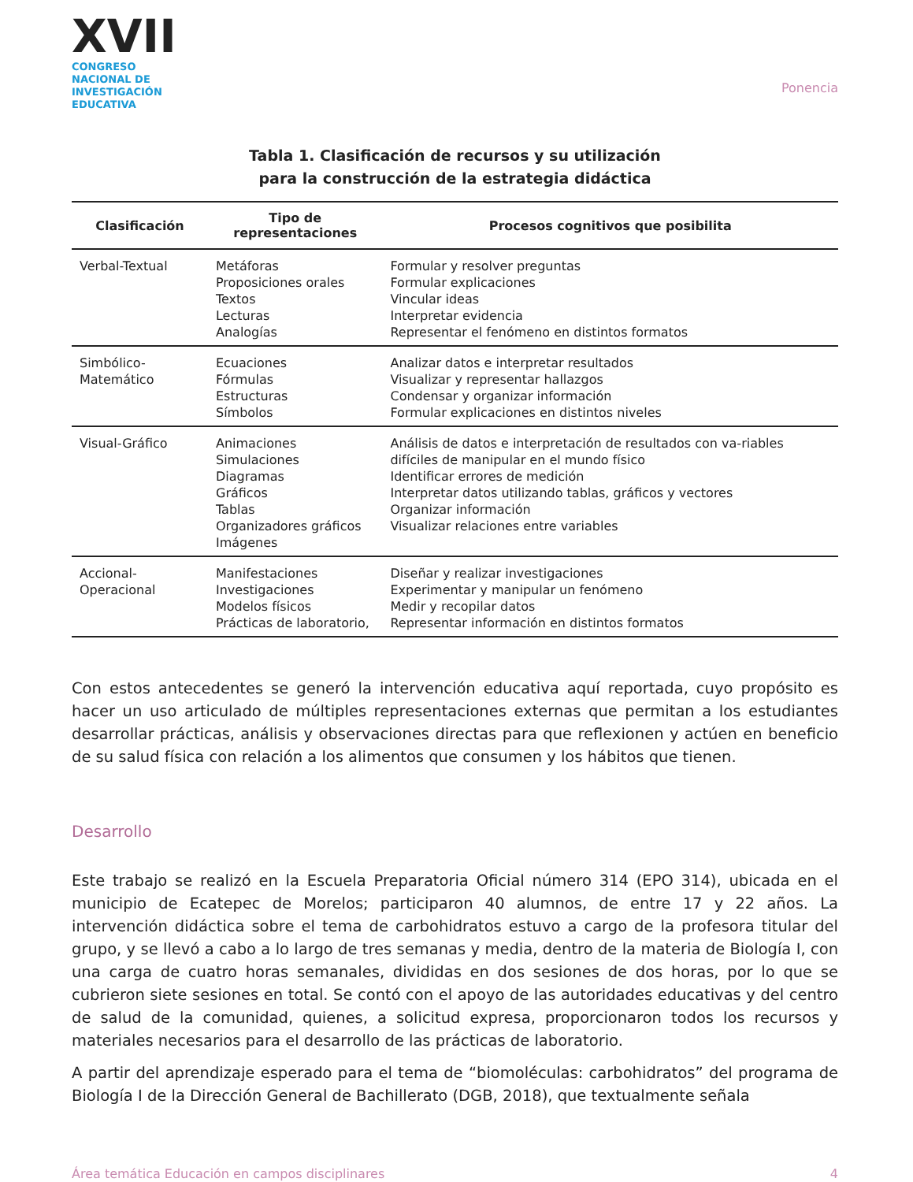XVII
CONGRESO NACIONAL DE
INVESTIGACIÓN EDUCATIVA
Ponencia
Tabla 1. Clasificación de recursos y su utilización
para la construcción de la estrategia didáctica
| Clasificación | Tipo de representaciones | Procesos cognitivos que posibilita |
| --- | --- | --- |
| Verbal-Textual | Metáforas Proposiciones orales Textos Lecturas Analogías | Formular y resolver preguntas Formular explicaciones Vincular ideas Interpretar evidencia Representar el fenómeno en distintos formatos |
| Simbólico-Matemático | Ecuaciones Fórmulas Estructuras Símbolos | Analizar datos e interpretar resultados Visualizar y representar hallazgos Condensar y organizar información Formular explicaciones en distintos niveles |
| Visual-Gráfico | Animaciones Simulaciones Diagramas Gráficos Tablas Organizadores gráficos Imágenes | Análisis de datos e interpretación de resultados con va-riables difíciles de manipular en el mundo físico Identificar errores de medición Interpretar datos utilizando tablas, gráficos y vectores Organizar información Visualizar relaciones entre variables |
| Accional-Operacional | Manifestaciones Investigaciones Modelos físicos Prácticas de laboratorio, | Diseñar y realizar investigaciones Experimentar y manipular un fenómeno Medir y recopilar datos Representar información en distintos formatos |
Con estos antecedentes se generó la intervención educativa aquí reportada, cuyo propósito es hacer un uso articulado de múltiples representaciones externas que permitan a los estudiantes desarrollar prácticas, análisis y observaciones directas para que reflexionen y actúen en beneficio de su salud física con relación a los alimentos que consumen y los hábitos que tienen.
Desarrollo
Este trabajo se realizó en la Escuela Preparatoria Oficial número 314 (EPO 314), ubicada en el municipio de Ecatepec de Morelos; participaron 40 alumnos, de entre 17 y 22 años. La intervención didáctica sobre el tema de carbohidratos estuvo a cargo de la profesora titular del grupo, y se llevó a cabo a lo largo de tres semanas y media, dentro de la materia de Biología I, con una carga de cuatro horas semanales, divididas en dos sesiones de dos horas, por lo que se cubrieron siete sesiones en total. Se contó con el apoyo de las autoridades educativas y del centro de salud de la comunidad, quienes, a solicitud expresa, proporcionaron todos los recursos y materiales necesarios para el desarrollo de las prácticas de laboratorio.
A partir del aprendizaje esperado para el tema de “biomoléculas: carbohidratos” del programa de Biología I de la Dirección General de Bachillerato (DGB, 2018), que textualmente señala
Área temática Educación en campos disciplinares 4